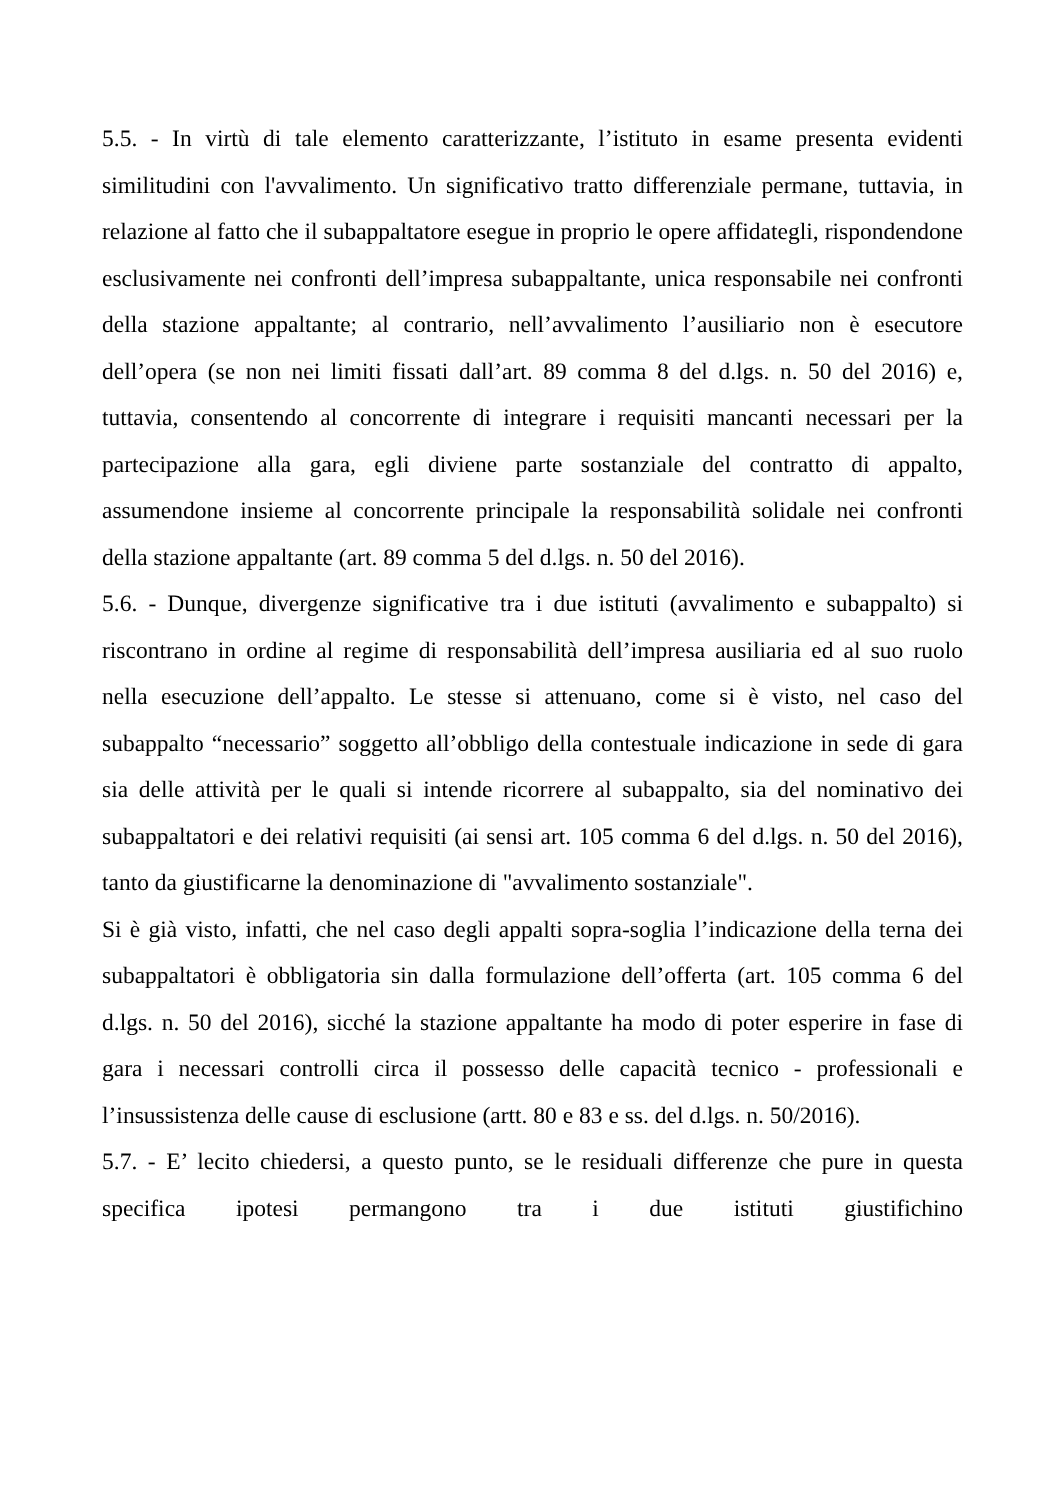5.5. - In virtù di tale elemento caratterizzante, l’istituto in esame presenta evidenti similitudini con l'avvalimento. Un significativo tratto differenziale permane, tuttavia, in relazione al fatto che il subappaltatore esegue in proprio le opere affidategli, rispondendone esclusivamente nei confronti dell’impresa subappaltante, unica responsabile nei confronti della stazione appaltante; al contrario, nell’avvalimento l’ausiliario non è esecutore dell’opera (se non nei limiti fissati dall’art. 89 comma 8 del d.lgs. n. 50 del 2016) e, tuttavia, consentendo al concorrente di integrare i requisiti mancanti necessari per la partecipazione alla gara, egli diviene parte sostanziale del contratto di appalto, assumendone insieme al concorrente principale la responsabilità solidale nei confronti della stazione appaltante (art. 89 comma 5 del d.lgs. n. 50 del 2016).
5.6. - Dunque, divergenze significative tra i due istituti (avvalimento e subappalto) si riscontrano in ordine al regime di responsabilità dell’impresa ausiliaria ed al suo ruolo nella esecuzione dell’appalto. Le stesse si attenuano, come si è visto, nel caso del subappalto “necessario” soggetto all’obbligo della contestuale indicazione in sede di gara sia delle attività per le quali si intende ricorrere al subappalto, sia del nominativo dei subappaltatori e dei relativi requisiti (ai sensi art. 105 comma 6 del d.lgs. n. 50 del 2016), tanto da giustificarne la denominazione di "avvalimento sostanziale".
Si è già visto, infatti, che nel caso degli appalti sopra-soglia l’indicazione della terna dei subappaltatori è obbligatoria sin dalla formulazione dell’offerta (art. 105 comma 6 del d.lgs. n. 50 del 2016), sicché la stazione appaltante ha modo di poter esperire in fase di gara i necessari controlli circa il possesso delle capacità tecnico - professionali e l’insussistenza delle cause di esclusione (artt. 80 e 83 e ss. del d.lgs. n. 50/2016).
5.7. - E’ lecito chiedersi, a questo punto, se le residuali differenze che pure in questa specifica ipotesi permangono tra i due istituti giustifichino